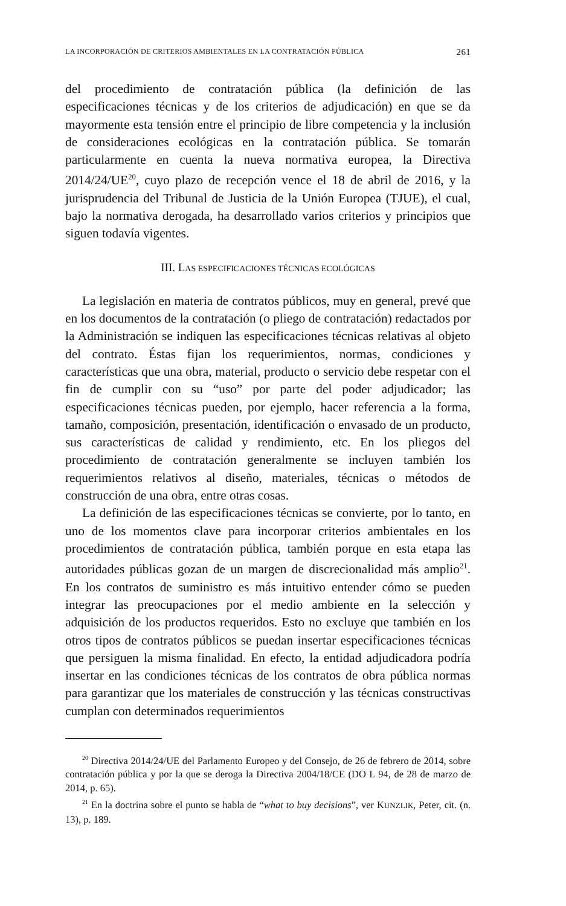LA INCORPORACIÓN DE CRITERIOS AMBIENTALES EN LA CONTRATACIÓN PÚBLICA 261
del procedimiento de contratación pública (la definición de las especificaciones técnicas y de los criterios de adjudicación) en que se da mayormente esta tensión entre el principio de libre competencia y la inclusión de consideraciones ecológicas en la contratación pública. Se tomarán particularmente en cuenta la nueva normativa europea, la Directiva 2014/24/UE<sup>20</sup>, cuyo plazo de recepción vence el 18 de abril de 2016, y la jurisprudencia del Tribunal de Justicia de la Unión Europea (TJUE), el cual, bajo la normativa derogada, ha desarrollado varios criterios y principios que siguen todavía vigentes.
III. LAS ESPECIFICACIONES TÉCNICAS ECOLÓGICAS
La legislación en materia de contratos públicos, muy en general, prevé que en los documentos de la contratación (o pliego de contratación) redactados por la Administración se indiquen las especificaciones técnicas relativas al objeto del contrato. Éstas fijan los requerimientos, normas, condiciones y características que una obra, material, producto o servicio debe respetar con el fin de cumplir con su “uso” por parte del poder adjudicador; las especificaciones técnicas pueden, por ejemplo, hacer referencia a la forma, tamaño, composición, presentación, identificación o envasado de un producto, sus características de calidad y rendimiento, etc. En los pliegos del procedimiento de contratación generalmente se incluyen también los requerimientos relativos al diseño, materiales, técnicas o métodos de construcción de una obra, entre otras cosas.
La definición de las especificaciones técnicas se convierte, por lo tanto, en uno de los momentos clave para incorporar criterios ambientales en los procedimientos de contratación pública, también porque en esta etapa las autoridades públicas gozan de un margen de discrecionalidad más amplio<sup>21</sup>. En los contratos de suministro es más intuitivo entender cómo se pueden integrar las preocupaciones por el medio ambiente en la selección y adquisición de los productos requeridos. Esto no excluye que también en los otros tipos de contratos públicos se puedan insertar especificaciones técnicas que persiguen la misma finalidad. En efecto, la entidad adjudicadora podría insertar en las condiciones técnicas de los contratos de obra pública normas para garantizar que los materiales de construcción y las técnicas constructivas cumplan con determinados requerimientos
<sup>20</sup> Directiva 2014/24/UE del Parlamento Europeo y del Consejo, de 26 de febrero de 2014, sobre contratación pública y por la que se deroga la Directiva 2004/18/CE (DO L 94, de 28 de marzo de 2014, p. 65).
<sup>21</sup> En la doctrina sobre el punto se habla de “what to buy decisions”, ver KUNZLIK, Peter, cit. (n. 13), p. 189.